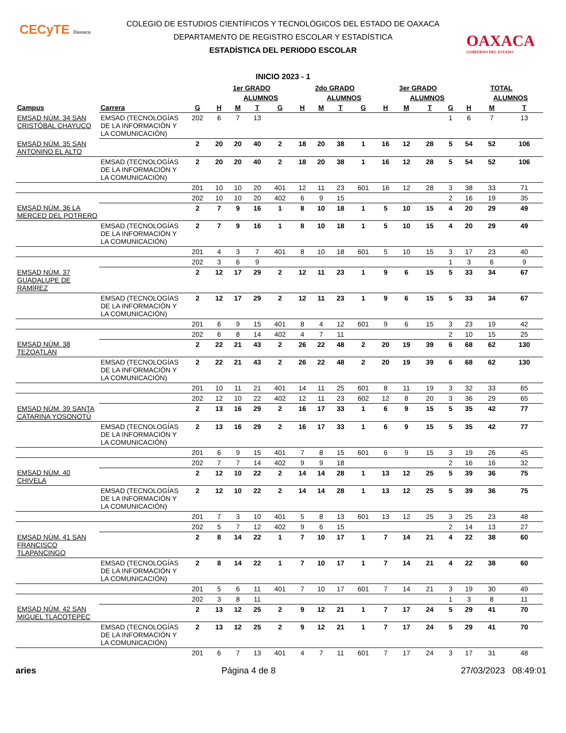CECyTE Oaxaca
OAXACA
GOBIERNO DEL ESTADO
COLEGIO DE ESTUDIOS CIENTÍFICOS Y TECNOLÓGICOS DEL ESTADO DE OAXACA
DEPARTAMENTO DE REGISTRO ESCOLAR Y ESTADÍSTICA
ESTADÍSTICA DEL PERIODO ESCOLAR
INICIO 2023 - 1
| | | | 1er GRADO | | | | 2do GRADO | | | | 3er GRADO | | | | TOTAL | | |
| --- | --- | --- | --- | --- | --- | --- | --- | --- | --- | --- | --- | --- | --- | --- | --- | --- | --- |
| | | | | ALUMNOS | | | | ALUMNOS | | | | ALUMNOS | | | | ALUMNOS | |
| Campus | Carrera | G | H | M | T | G | H | M | T | G | H | M | T | G | H | M | T |
| EMSAD NÚM. 34 SAN CRISTÓBAL CHAYUCO | EMSAD (TECNOLOGÍAS DE LA INFORMACIÓN Y LA COMUNICACIÓN) | 202 | 6 | 7 | 13 | | | | | | | | | 1 | 6 | 7 | 13 |
| EMSAD NÚM. 35 SAN ANTONINO EL ALTO | | 2 | 20 | 20 | 40 | 2 | 18 | 20 | 38 | 1 | 16 | 12 | 28 | 5 | 54 | 52 | 106 |
| | EMSAD (TECNOLOGÍAS DE LA INFORMACIÓN Y LA COMUNICACIÓN) | 2 | 20 | 20 | 40 | 2 | 18 | 20 | 38 | 1 | 16 | 12 | 28 | 5 | 54 | 52 | 106 |
| | | 201 | 10 | 10 | 20 | 401 | 12 | 11 | 23 | 601 | 16 | 12 | 28 | 3 | 38 | 33 | 71 |
| | | 202 | 10 | 10 | 20 | 402 | 6 | 9 | 15 | | | | | 2 | 16 | 19 | 35 |
| EMSAD NÚM. 36 LA MERCED DEL POTRERO | | 2 | 7 | 9 | 16 | 1 | 8 | 10 | 18 | 1 | 5 | 10 | 15 | 4 | 20 | 29 | 49 |
| | EMSAD (TECNOLOGÍAS DE LA INFORMACIÓN Y LA COMUNICACIÓN) | 2 | 7 | 9 | 16 | 1 | 8 | 10 | 18 | 1 | 5 | 10 | 15 | 4 | 20 | 29 | 49 |
| | | 201 | 4 | 3 | 7 | 401 | 8 | 10 | 18 | 601 | 5 | 10 | 15 | 3 | 17 | 23 | 40 |
| | | 202 | 3 | 6 | 9 | | | | | | | | | 1 | 3 | 6 | 9 |
| EMSAD NÚM. 37 GUADALUPE DE RAMÍREZ | | 2 | 12 | 17 | 29 | 2 | 12 | 11 | 23 | 1 | 9 | 6 | 15 | 5 | 33 | 34 | 67 |
| | EMSAD (TECNOLOGÍAS DE LA INFORMACIÓN Y LA COMUNICACIÓN) | 2 | 12 | 17 | 29 | 2 | 12 | 11 | 23 | 1 | 9 | 6 | 15 | 5 | 33 | 34 | 67 |
| | | 201 | 6 | 9 | 15 | 401 | 8 | 4 | 12 | 601 | 9 | 6 | 15 | 3 | 23 | 19 | 42 |
| | | 202 | 6 | 8 | 14 | 402 | 4 | 7 | 11 | | | | | 2 | 10 | 15 | 25 |
| EMSAD NÚM. 38 TEZOATLÁN | | 2 | 22 | 21 | 43 | 2 | 26 | 22 | 48 | 2 | 20 | 19 | 39 | 6 | 68 | 62 | 130 |
| | EMSAD (TECNOLOGÍAS DE LA INFORMACIÓN Y LA COMUNICACIÓN) | 2 | 22 | 21 | 43 | 2 | 26 | 22 | 48 | 2 | 20 | 19 | 39 | 6 | 68 | 62 | 130 |
| | | 201 | 10 | 11 | 21 | 401 | 14 | 11 | 25 | 601 | 8 | 11 | 19 | 3 | 32 | 33 | 65 |
| | | 202 | 12 | 10 | 22 | 402 | 12 | 11 | 23 | 602 | 12 | 8 | 20 | 3 | 36 | 29 | 65 |
| EMSAD NÚM. 39 SANTA CATARINA YOSONOTÚ | | 2 | 13 | 16 | 29 | 2 | 16 | 17 | 33 | 1 | 6 | 9 | 15 | 5 | 35 | 42 | 77 |
| | EMSAD (TECNOLOGÍAS DE LA INFORMACIÓN Y LA COMUNICACIÓN) | 2 | 13 | 16 | 29 | 2 | 16 | 17 | 33 | 1 | 6 | 9 | 15 | 5 | 35 | 42 | 77 |
| | | 201 | 6 | 9 | 15 | 401 | 7 | 8 | 15 | 601 | 6 | 9 | 15 | 3 | 19 | 26 | 45 |
| | | 202 | 7 | 7 | 14 | 402 | 9 | 9 | 18 | | | | | 2 | 16 | 16 | 32 |
| EMSAD NÚM. 40 CHIVELA | | 2 | 12 | 10 | 22 | 2 | 14 | 14 | 28 | 1 | 13 | 12 | 25 | 5 | 39 | 36 | 75 |
| | EMSAD (TECNOLOGÍAS DE LA INFORMACIÓN Y LA COMUNICACIÓN) | 2 | 12 | 10 | 22 | 2 | 14 | 14 | 28 | 1 | 13 | 12 | 25 | 5 | 39 | 36 | 75 |
| | | 201 | 7 | 3 | 10 | 401 | 5 | 8 | 13 | 601 | 13 | 12 | 25 | 3 | 25 | 23 | 48 |
| | | 202 | 5 | 7 | 12 | 402 | 9 | 6 | 15 | | | | | 2 | 14 | 13 | 27 |
| EMSAD NÚM. 41 SAN FRANCISCO TLAPANCINGO | | 2 | 8 | 14 | 22 | 1 | 7 | 10 | 17 | 1 | 7 | 14 | 21 | 4 | 22 | 38 | 60 |
| | EMSAD (TECNOLOGÍAS DE LA INFORMACIÓN Y LA COMUNICACIÓN) | 2 | 8 | 14 | 22 | 1 | 7 | 10 | 17 | 1 | 7 | 14 | 21 | 4 | 22 | 38 | 60 |
| | | 201 | 5 | 6 | 11 | 401 | 7 | 10 | 17 | 601 | 7 | 14 | 21 | 3 | 19 | 30 | 49 |
| | | 202 | 3 | 8 | 11 | | | | | | | | | 1 | 3 | 8 | 11 |
| EMSAD NÚM. 42 SAN MIGUEL TLACOTEPEC | | 2 | 13 | 12 | 25 | 2 | 9 | 12 | 21 | 1 | 7 | 17 | 24 | 5 | 29 | 41 | 70 |
| | EMSAD (TECNOLOGÍAS DE LA INFORMACIÓN Y LA COMUNICACIÓN) | 2 | 13 | 12 | 25 | 2 | 9 | 12 | 21 | 1 | 7 | 17 | 24 | 5 | 29 | 41 | 70 |
| | | 201 | 6 | 7 | 13 | 401 | 4 | 7 | 11 | 601 | 7 | 17 | 24 | 3 | 17 | 31 | 48 |
aries Página 4 de 8 27/03/2023 08:49:01